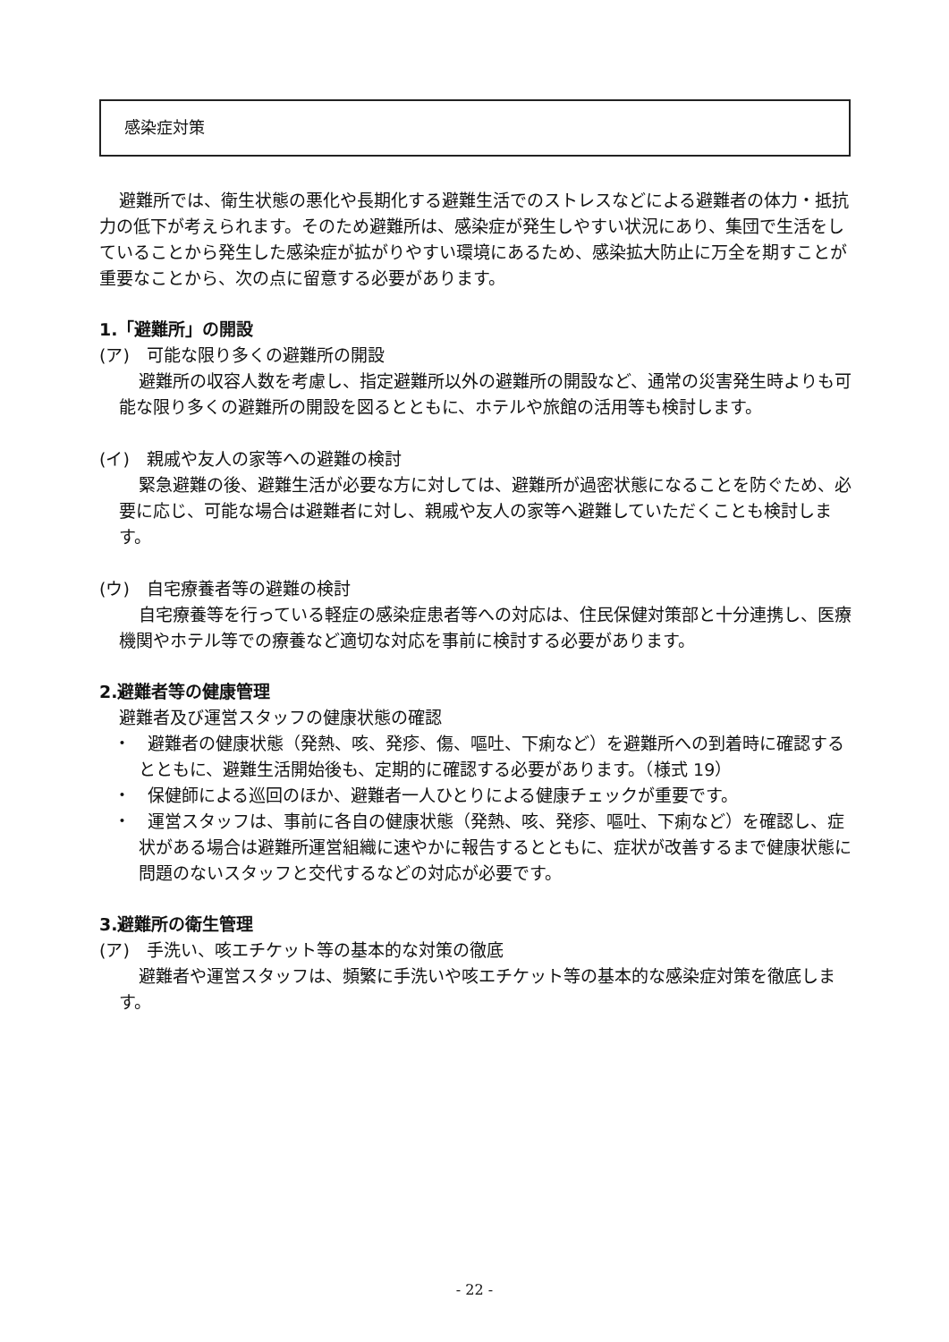感染症対策
避難所では、衛生状態の悪化や長期化する避難生活でのストレスなどによる避難者の体力・抵抗力の低下が考えられます。そのため避難所は、感染症が発生しやすい状況にあり、集団で生活をしていることから発生した感染症が拡がりやすい環境にあるため、感染拡大防止に万全を期すことが重要なことから、次の点に留意する必要があります。
1.「避難所」の開設
(ア)　可能な限り多くの避難所の開設
避難所の収容人数を考慮し、指定避難所以外の避難所の開設など、通常の災害発生時よりも可能な限り多くの避難所の開設を図るとともに、ホテルや旅館の活用等も検討します。
(イ)　親戚や友人の家等への避難の検討
緊急避難の後、避難生活が必要な方に対しては、避難所が過密状態になることを防ぐため、必要に応じ、可能な場合は避難者に対し、親戚や友人の家等へ避難していただくことも検討します。
(ウ)　自宅療養者等の避難の検討
自宅療養等を行っている軽症の感染症患者等への対応は、住民保健対策部と十分連携し、医療機関やホテル等での療養など適切な対応を事前に検討する必要があります。
2.避難者等の健康管理
避難者及び運営スタッフの健康状態の確認
・　避難者の健康状態（発熱、咳、発疹、傷、嘔吐、下痢など）を避難所への到着時に確認するとともに、避難生活開始後も、定期的に確認する必要があります。（様式 19）
・　保健師による巡回のほか、避難者一人ひとりによる健康チェックが重要です。
・　運営スタッフは、事前に各自の健康状態（発熱、咳、発疹、嘔吐、下痢など）を確認し、症状がある場合は避難所運営組織に速やかに報告するとともに、症状が改善するまで健康状態に問題のないスタッフと交代するなどの対応が必要です。
3.避難所の衛生管理
(ア)　手洗い、咳エチケット等の基本的な対策の徹底
避難者や運営スタッフは、頻繁に手洗いや咳エチケット等の基本的な感染症対策を徹底します。
- 22 -